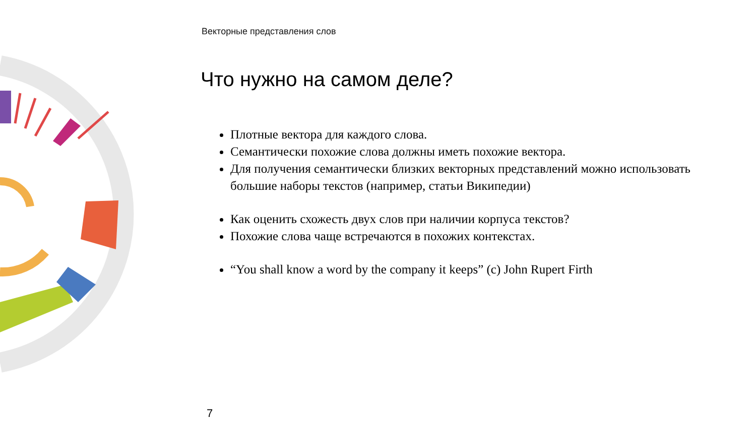Векторные представления слов
Что нужно на самом деле?
Плотные вектора для каждого слова.
Семантически похожие слова должны иметь похожие вектора.
Для получения семантически близких векторных представлений можно использовать большие наборы текстов (например, статьи Википедии)
Как оценить схожесть двух слов при наличии корпуса текстов?
Похожие слова чаще встречаются в похожих контекстах.
“You shall know a word by the company it keeps” (c) John Rupert Firth
7